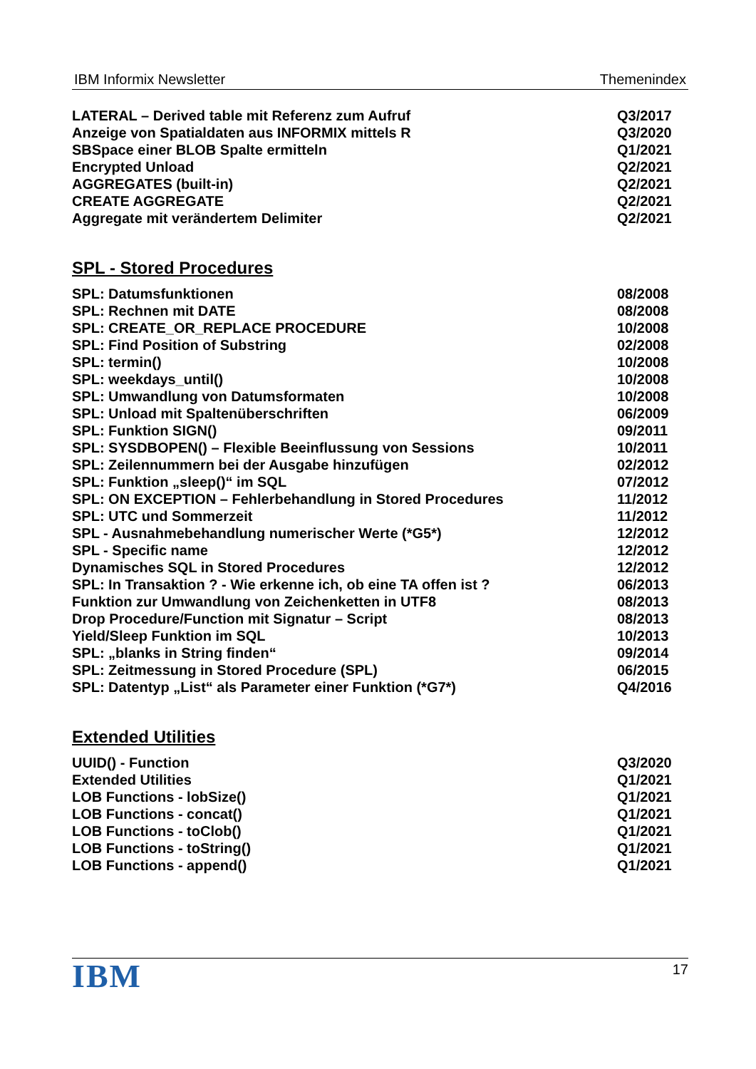IBM Informix Newsletter Themenindex
| LATERAL – Derived table mit Referenz zum Aufruf | Q3/2017 |
| Anzeige von Spatialdaten aus INFORMIX mittels R | Q3/2020 |
| SBSpace einer BLOB Spalte ermitteln | Q1/2021 |
| Encrypted Unload | Q2/2021 |
| AGGREGATES (built-in) | Q2/2021 |
| CREATE AGGREGATE | Q2/2021 |
| Aggregate mit verändertem Delimiter | Q2/2021 |
SPL - Stored Procedures
| SPL: Datumsfunktionen | 08/2008 |
| SPL: Rechnen mit DATE | 08/2008 |
| SPL: CREATE_OR_REPLACE PROCEDURE | 10/2008 |
| SPL: Find Position of Substring | 02/2008 |
| SPL: termin() | 10/2008 |
| SPL: weekdays_until() | 10/2008 |
| SPL: Umwandlung von Datumsformaten | 10/2008 |
| SPL: Unload mit Spaltenüberschriften | 06/2009 |
| SPL: Funktion SIGN() | 09/2011 |
| SPL: SYSDBOPEN() – Flexible Beeinflussung von Sessions | 10/2011 |
| SPL: Zeilennummern bei der Ausgabe hinzufügen | 02/2012 |
| SPL: Funktion „sleep()“ im SQL | 07/2012 |
| SPL: ON EXCEPTION – Fehlerbehandlung in Stored Procedures | 11/2012 |
| SPL: UTC und Sommerzeit | 11/2012 |
| SPL - Ausnahmebehandlung numerischer Werte (*G5*) | 12/2012 |
| SPL - Specific name | 12/2012 |
| Dynamisches SQL in Stored Procedures | 12/2012 |
| SPL: In Transaktion ? - Wie erkenne ich, ob eine TA offen ist ? | 06/2013 |
| Funktion zur Umwandlung von Zeichenketten in UTF8 | 08/2013 |
| Drop Procedure/Function mit Signatur – Script | 08/2013 |
| Yield/Sleep Funktion im SQL | 10/2013 |
| SPL: „blanks in String finden“ | 09/2014 |
| SPL: Zeitmessung in Stored Procedure (SPL) | 06/2015 |
| SPL: Datentyp „List“ als Parameter einer Funktion (*G7*) | Q4/2016 |
Extended Utilities
| UUID() - Function | Q3/2020 |
| Extended Utilities | Q1/2021 |
| LOB Functions - lobSize() | Q1/2021 |
| LOB Functions - concat() | Q1/2021 |
| LOB Functions - toClob() | Q1/2021 |
| LOB Functions - toString() | Q1/2021 |
| LOB Functions - append() | Q1/2021 |
IBM
17